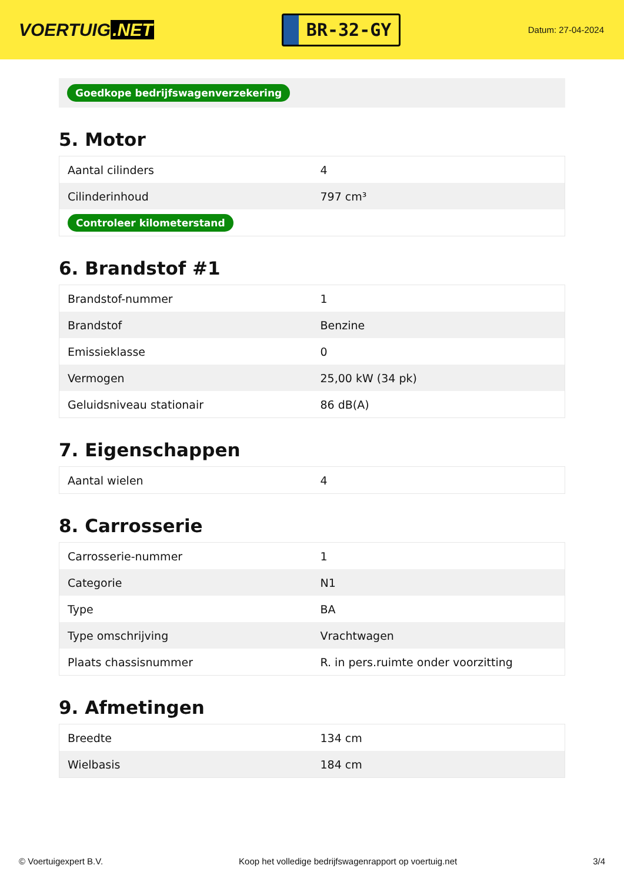VOERTUIG.NET
BR-32-GY
Datum: 27-04-2024
Goedkope bedrijfswagenverzekering
5. Motor
| Aantal cilinders | 4 |
| Cilinderinhoud | 797 cm³ |
| Controleer kilometerstand | |
6. Brandstof #1
| Brandstof-nummer | 1 |
| Brandstof | Benzine |
| Emissieklasse | 0 |
| Vermogen | 25,00 kW (34 pk) |
| Geluidsniveau stationair | 86 dB(A) |
7. Eigenschappen
| Aantal wielen | 4 |
8. Carrosserie
| Carrosserie-nummer | 1 |
| Categorie | N1 |
| Type | BA |
| Type omschrijving | Vrachtwagen |
| Plaats chassisnummer | R. in pers.ruimte onder voorzitting |
9. Afmetingen
| Breedte | 134 cm |
| Wielbasis | 184 cm |
© Voertuigexpert B.V. Koop het volledige bedrijfswagenrapport op voertuig.net 3/4